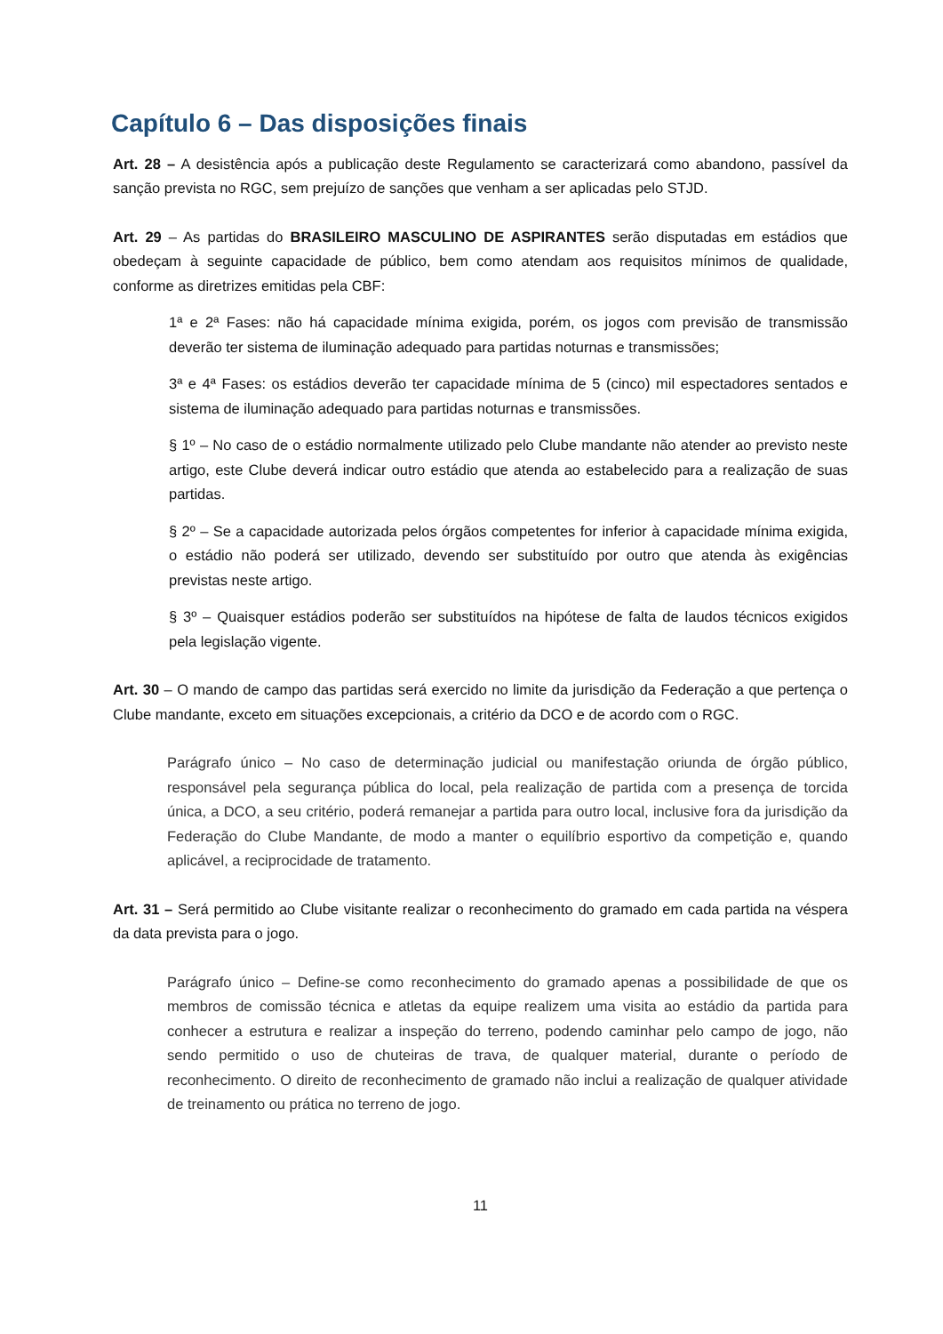Capítulo 6 – Das disposições finais
Art. 28 – A desistência após a publicação deste Regulamento se caracterizará como abandono, passível da sanção prevista no RGC, sem prejuízo de sanções que venham a ser aplicadas pelo STJD.
Art. 29 – As partidas do BRASILEIRO MASCULINO DE ASPIRANTES serão disputadas em estádios que obedeçam à seguinte capacidade de público, bem como atendam aos requisitos mínimos de qualidade, conforme as diretrizes emitidas pela CBF:
1ª e 2ª Fases: não há capacidade mínima exigida, porém, os jogos com previsão de transmissão deverão ter sistema de iluminação adequado para partidas noturnas e transmissões;
3ª e 4ª Fases: os estádios deverão ter capacidade mínima de 5 (cinco) mil espectadores sentados e sistema de iluminação adequado para partidas noturnas e transmissões.
§ 1º – No caso de o estádio normalmente utilizado pelo Clube mandante não atender ao previsto neste artigo, este Clube deverá indicar outro estádio que atenda ao estabelecido para a realização de suas partidas.
§ 2º – Se a capacidade autorizada pelos órgãos competentes for inferior à capacidade mínima exigida, o estádio não poderá ser utilizado, devendo ser substituído por outro que atenda às exigências previstas neste artigo.
§ 3º – Quaisquer estádios poderão ser substituídos na hipótese de falta de laudos técnicos exigidos pela legislação vigente.
Art. 30 – O mando de campo das partidas será exercido no limite da jurisdição da Federação a que pertença o Clube mandante, exceto em situações excepcionais, a critério da DCO e de acordo com o RGC.
Parágrafo único – No caso de determinação judicial ou manifestação oriunda de órgão público, responsável pela segurança pública do local, pela realização de partida com a presença de torcida única, a DCO, a seu critério, poderá remanejar a partida para outro local, inclusive fora da jurisdição da Federação do Clube Mandante, de modo a manter o equilíbrio esportivo da competição e, quando aplicável, a reciprocidade de tratamento.
Art. 31 – Será permitido ao Clube visitante realizar o reconhecimento do gramado em cada partida na véspera da data prevista para o jogo.
Parágrafo único – Define-se como reconhecimento do gramado apenas a possibilidade de que os membros de comissão técnica e atletas da equipe realizem uma visita ao estádio da partida para conhecer a estrutura e realizar a inspeção do terreno, podendo caminhar pelo campo de jogo, não sendo permitido o uso de chuteiras de trava, de qualquer material, durante o período de reconhecimento. O direito de reconhecimento de gramado não inclui a realização de qualquer atividade de treinamento ou prática no terreno de jogo.
11